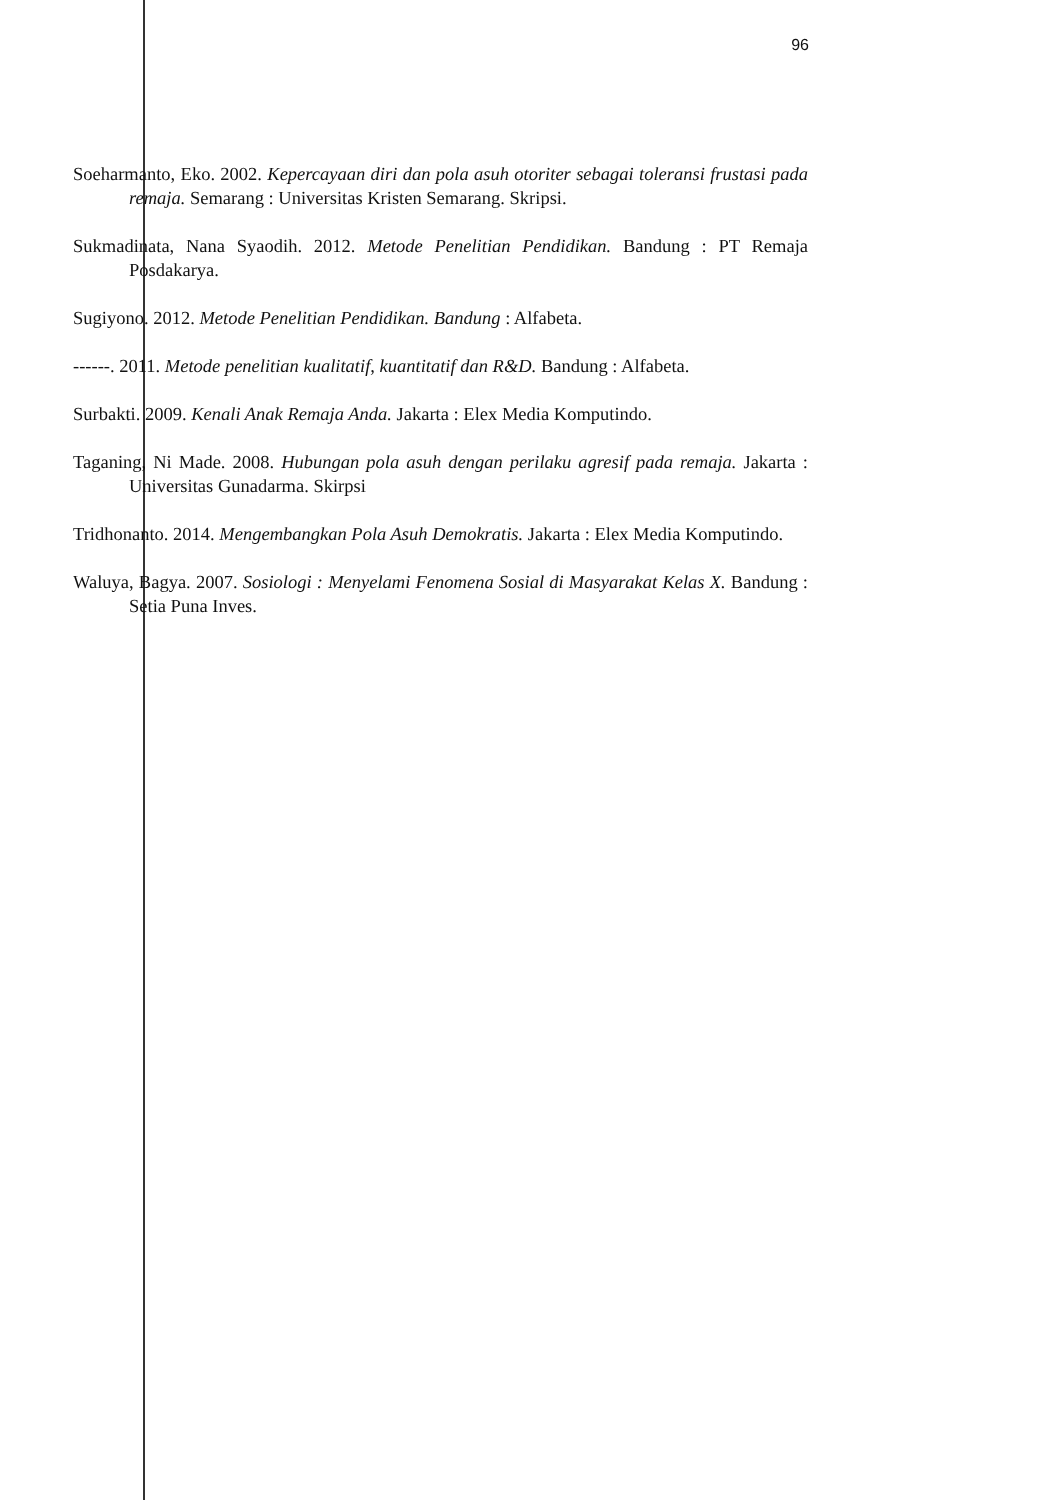96
Soeharmanto, Eko. 2002. Kepercayaan diri dan pola asuh otoriter sebagai toleransi frustasi pada remaja. Semarang : Universitas Kristen Semarang. Skripsi.
Sukmadinata, Nana Syaodih. 2012. Metode Penelitian Pendidikan. Bandung : PT Remaja Posdakarya.
Sugiyono. 2012. Metode Penelitian Pendidikan. Bandung : Alfabeta.
------. 2011. Metode penelitian kualitatif, kuantitatif dan R&D. Bandung : Alfabeta.
Surbakti. 2009. Kenali Anak Remaja Anda. Jakarta : Elex Media Komputindo.
Taganing, Ni Made. 2008. Hubungan pola asuh dengan perilaku agresif pada remaja. Jakarta : Universitas Gunadarma. Skirpsi
Tridhonanto. 2014. Mengembangkan Pola Asuh Demokratis. Jakarta : Elex Media Komputindo.
Waluya, Bagya. 2007. Sosiologi : Menyelami Fenomena Sosial di Masyarakat Kelas X. Bandung : Setia Puna Inves.